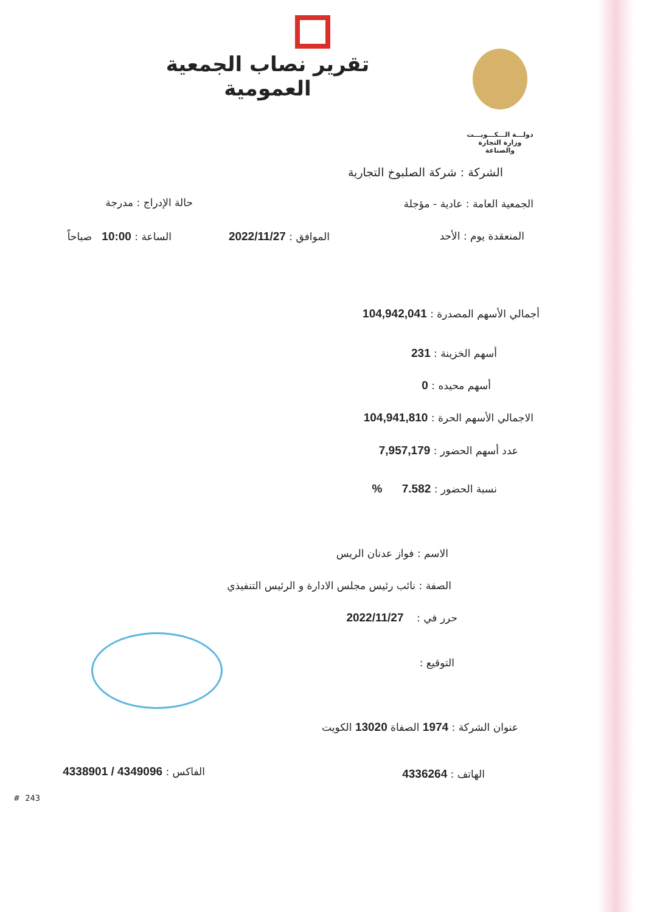تقرير نصاب الجمعية العمومية
دولـــة الـــكـــويـــت
وزارة التجارة والصناعة
الشركة : شركة الصلبوخ التجارية
الجمعية العامة : عادية - مؤجلة حالة الإدراج : مدرجة
المنعقدة يوم : الأحد الموافق : 2022/11/27 الساعة : 10:00 صباحاً
أجمالي الأسهم المصدرة : 104,942,041
أسهم الخزينة : 231
أسهم محيده : 0
الاجمالي الأسهم الحرة : 104,941,810
عدد أسهم الحضور : 7,957,179
نسبة الحضور : 7.582 %
الاسم : فواز عدنان الريس
الصفة : نائب رئيس مجلس الادارة و الرئيس التنفيذي
حرر في : 2022/11/27
التوقيع :
عنوان الشركة : 1974 الصفاة 13020 الكويت
الهاتف : 4336264 الفاكس : 4349096 / 4338901
# 243